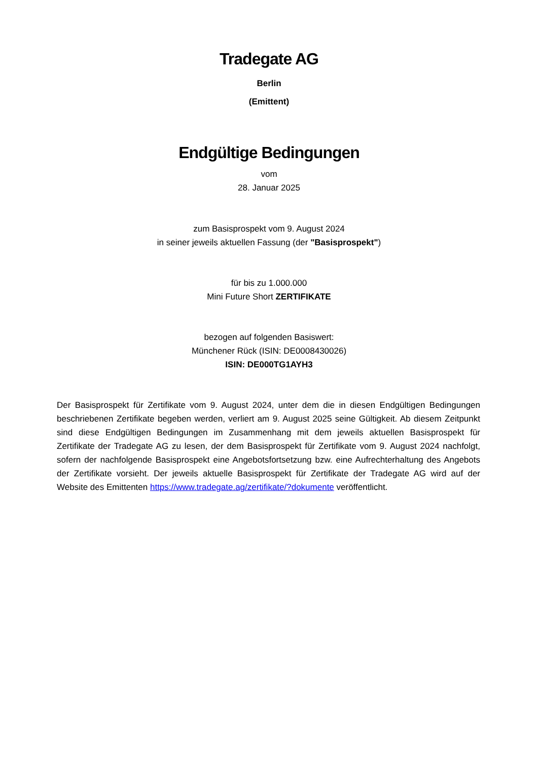Tradegate AG
Berlin
(Emittent)
Endgültige Bedingungen
vom
28. Januar 2025
zum Basisprospekt vom 9. August 2024
in seiner jeweils aktuellen Fassung (der "Basisprospekt")
für bis zu 1.000.000
Mini Future Short ZERTIFIKATE
bezogen auf folgenden Basiswert:
Münchener Rück (ISIN: DE0008430026)
ISIN: DE000TG1AYH3
Der Basisprospekt für Zertifikate vom 9. August 2024, unter dem die in diesen Endgültigen Bedingungen beschriebenen Zertifikate begeben werden, verliert am 9. August 2025 seine Gültigkeit. Ab diesem Zeitpunkt sind diese Endgültigen Bedingungen im Zusammenhang mit dem jeweils aktuellen Basisprospekt für Zertifikate der Tradegate AG zu lesen, der dem Basisprospekt für Zertifikate vom 9. August 2024 nachfolgt, sofern der nachfolgende Basisprospekt eine Angebotsfortsetzung bzw. eine Aufrechterhaltung des Angebots der Zertifikate vorsieht. Der jeweils aktuelle Basisprospekt für Zertifikate der Tradegate AG wird auf der Website des Emittenten https://www.tradegate.ag/zertifikate/?dokumente veröffentlicht.